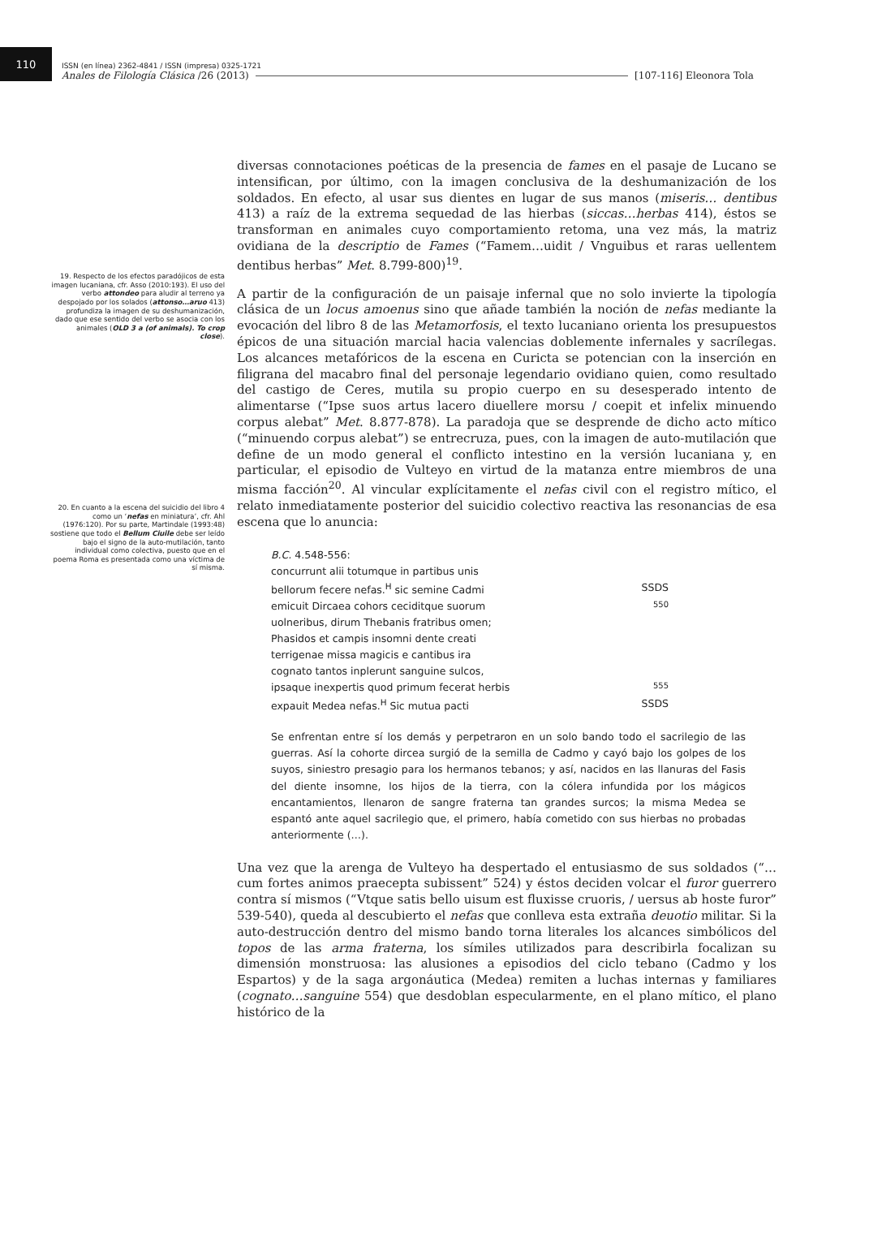110
ISSN (en línea) 2362-4841 / ISSN (impresa) 0325-1721
Anales de Filología Clásica /26 (2013) [107-116] Eleonora Tola
19. Respecto de los efectos paradójicos de esta imagen lucaniana, cfr. Asso (2010:193). El uso del verbo attondeo para aludir al terreno ya despojado por los solados (attonso…aruo 413) profundiza la imagen de su deshumanización, dado que ese sentido del verbo se asocia con los animales (OLD 3 a (of animals). To crop close).
20. En cuanto a la escena del suicidio del libro 4 como un ‘nefas en miniatura’, cfr. Ahl (1976:120). Por su parte, Martindale (1993:48) sostiene que todo el Bellum Ciuile debe ser leído bajo el signo de la auto-mutilación, tanto individual como colectiva, puesto que en el poema Roma es presentada como una víctima de sí misma.
diversas connotaciones poéticas de la presencia de fames en el pasaje de Lucano se intensifican, por último, con la imagen conclusiva de la deshumanización de los soldados. En efecto, al usar sus dientes en lugar de sus manos (miseris… dentibus 413) a raíz de la extrema sequedad de las hierbas (siccas…herbas 414), éstos se transforman en animales cuyo comportamiento retoma, una vez más, la matriz ovidiana de la descriptio de Fames (“Famem…uidit / Vnguibus et raras uellentem dentibus herbas” Met. 8.799-800)<sup>19</sup>.
A partir de la configuración de un paisaje infernal que no solo invierte la tipología clásica de un locus amoenus sino que añade también la noción de nefas mediante la evocación del libro 8 de las Metamorfosis, el texto lucaniano orienta los presupuestos épicos de una situación marcial hacia valencias doblemente infernales y sacrílegas. Los alcances metafóricos de la escena en Curicta se potencian con la inserción en filigrana del macabro final del personaje legendario ovidiano quien, como resultado del castigo de Ceres, mutila su propio cuerpo en su desesperado intento de alimentarse (“Ipse suos artus lacero diuellere morsu / coepit et infelix minuendo corpus alebat” Met. 8.877-878). La paradoja que se desprende de dicho acto mítico (“minuendo corpus alebat”) se entrecruza, pues, con la imagen de auto-mutilación que define de un modo general el conflicto intestino en la versión lucaniana y, en particular, el episodio de Vulteyo en virtud de la matanza entre miembros de una misma facción<sup>20</sup>. Al vincular explícitamente el nefas civil con el registro mítico, el relato inmediatamente posterior del suicidio colectivo reactiva las resonancias de esa escena que lo anuncia:
B.C. 4.548-556:
concurrunt alii totumque in partibus unis
bellorum fecere nefas.<sup>H</sup> sic semine Cadmi SSDS
emicuit Dircaea cohors ceciditque suorum 550
uolneribus, dirum Thebanis fratribus omen;
Phasidos et campis insomni dente creati
terrigenae missa magicis e cantibus ira
cognato tantos inplerunt sanguine sulcos,
ipsaque inexpertis quod primum fecerat herbis 555
expauit Medea nefas.<sup>H</sup> Sic mutua pacti SSDS
Se enfrentan entre sí los demás y perpetraron en un solo bando todo el sacrilegio de las guerras. Así la cohorte dircea surgió de la semilla de Cadmo y cayó bajo los golpes de los suyos, siniestro presagio para los hermanos tebanos; y así, nacidos en las llanuras del Fasis del diente insomne, los hijos de la tierra, con la cólera infundida por los mágicos encantamientos, llenaron de sangre fraterna tan grandes surcos; la misma Medea se espantó ante aquel sacrilegio que, el primero, había cometido con sus hierbas no probadas anteriormente (…).
Una vez que la arenga de Vulteyo ha despertado el entusiasmo de sus soldados (“…cum fortes animos praecepta subissent” 524) y éstos deciden volcar el furor guerrero contra sí mismos (“Vtque satis bello uisum est fluxisse cruoris, / uersus ab hoste furor” 539-540), queda al descubierto el nefas que conlleva esta extraña deuotio militar. Si la auto-destrucción dentro del mismo bando torna literales los alcances simbólicos del topos de las arma fraterna, los símiles utilizados para describirla focalizan su dimensión monstruosa: las alusiones a episodios del ciclo tebano (Cadmo y los Espartos) y de la saga argonáutica (Medea) remiten a luchas internas y familiares (cognato…sanguine 554) que desdoblan especularmente, en el plano mítico, el plano histórico de la